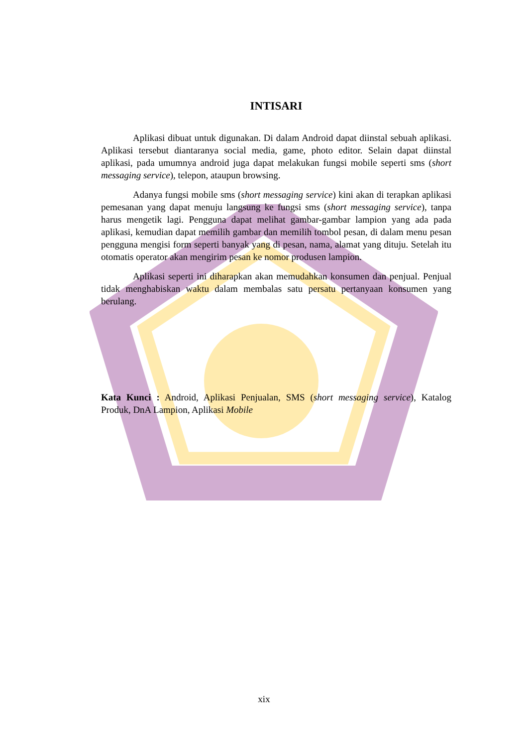INTISARI
Aplikasi dibuat untuk digunakan. Di dalam Android dapat diinstal sebuah aplikasi. Aplikasi tersebut diantaranya social media, game, photo editor. Selain dapat diinstal aplikasi, pada umumnya android juga dapat melakukan fungsi mobile seperti sms (short messaging service), telepon, ataupun browsing.
Adanya fungsi mobile sms (short messaging service) kini akan di terapkan aplikasi pemesanan yang dapat menuju langsung ke fungsi sms (short messaging service), tanpa harus mengetik lagi. Pengguna dapat melihat gambar-gambar lampion yang ada pada aplikasi, kemudian dapat memilih gambar dan memilih tombol pesan, di dalam menu pesan pengguna mengisi form seperti banyak yang di pesan, nama, alamat yang dituju. Setelah itu otomatis operator akan mengirim pesan ke nomor produsen lampion.
Aplikasi seperti ini diharapkan akan memudahkan konsumen dan penjual. Penjual tidak menghabiskan waktu dalam membalas satu persatu pertanyaan konsumen yang berulang.
Kata Kunci : Android, Aplikasi Penjualan, SMS (short messaging service), Katalog Produk, DnA Lampion, Aplikasi Mobile
xix